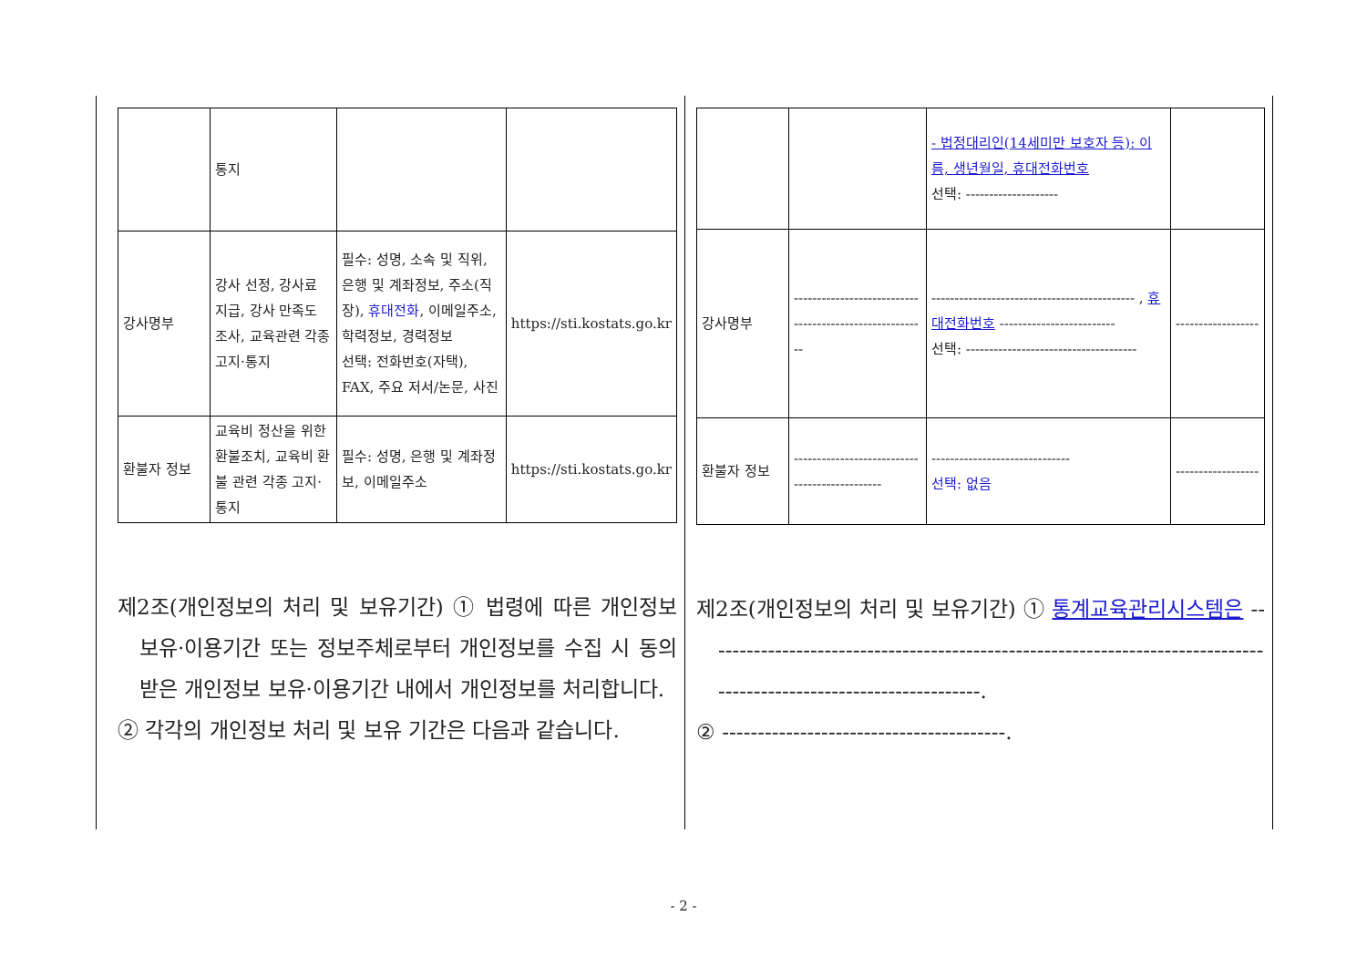| | 통지 | | |
| 강사명부 | 강사 선정, 강사료 지급, 강사 만족도 조사, 교육관련 각종 고지·통지 | 필수: 성명, 소속 및 직위, 은행 및 계좌정보, 주소(직장), 휴대전화 , 이메일주소, 학력정보, 경력정보 선택: 전화번호(자택), FAX, 주요 저서/논문, 사진 | https://sti.kostats.go.kr |
| 환불자 정보 | 교육비 정산을 위한 환불조치, 교육비 환불 관련 각종 고지·통지 | 필수: 성명, 은행 및 계좌정보, 이메일주소 | https://sti.kostats.go.kr |
제2조(개인정보의 처리 및 보유기간) ① 법령에 따른 개인정보 보유·이용기간 또는 정보주체로부터 개인정보를 수집 시 동의 받은 개인정보 보유·이용기간 내에서 개인정보를 처리합니다.
② 각각의 개인정보 처리 및 보유 기간은 다음과 같습니다.
| | | - 법정대리인(14세미만 보호자 등): 이름, 생년월일, 휴대전화번호 선택: -------------------- | |
| 강사명부 | -------------------------------------------------------- | -------------------------------------------- , 휴대전화번호 ------------------------- 선택: ------------------------------------- | ------------------ |
| 환불자 정보 | ---------------------------------------------- | ------------------------------ 선택: 없음 | ------------------ |
제2조(개인정보의 처리 및 보유기간) ① 통계교육관리시스템은 --------------------------------------------------------------------------------------------------------------------.
② ----------------------------------------.
- 2 -